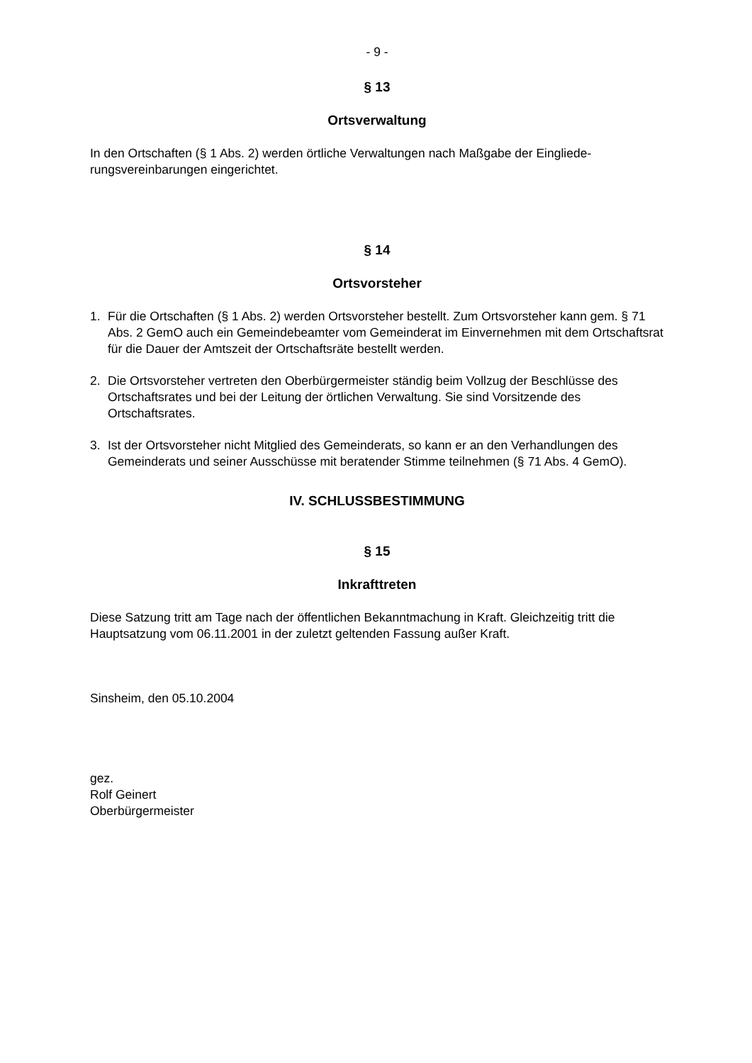- 9 -
§ 13
Ortsverwaltung
In den Ortschaften (§ 1 Abs. 2) werden örtliche Verwaltungen nach Maßgabe der Eingliede-rungsvereinbarungen eingerichtet.
§ 14
Ortsvorsteher
1. Für die Ortschaften (§ 1 Abs. 2) werden Ortsvorsteher bestellt. Zum Ortsvorsteher kann gem. § 71 Abs. 2 GemO auch ein Gemeindebeamter vom Gemeinderat im Einvernehmen mit dem Ortschaftsrat für die Dauer der Amtszeit der Ortschaftsräte bestellt werden.
2. Die Ortsvorsteher vertreten den Oberbürgermeister ständig beim Vollzug der Beschlüsse des Ortschaftsrates und bei der Leitung der örtlichen Verwaltung. Sie sind Vorsitzende des Ortschaftsrates.
3. Ist der Ortsvorsteher nicht Mitglied des Gemeinderats, so kann er an den Verhandlungen des Gemeinderats und seiner Ausschüsse mit beratender Stimme teilnehmen (§ 71 Abs. 4 GemO).
IV. SCHLUSSBESTIMMUNG
§ 15
Inkrafttreten
Diese Satzung tritt am Tage nach der öffentlichen Bekanntmachung in Kraft. Gleichzeitig tritt die Hauptsatzung vom 06.11.2001 in der zuletzt geltenden Fassung außer Kraft.
Sinsheim, den 05.10.2004
gez.
Rolf Geinert
Oberbürgermeister